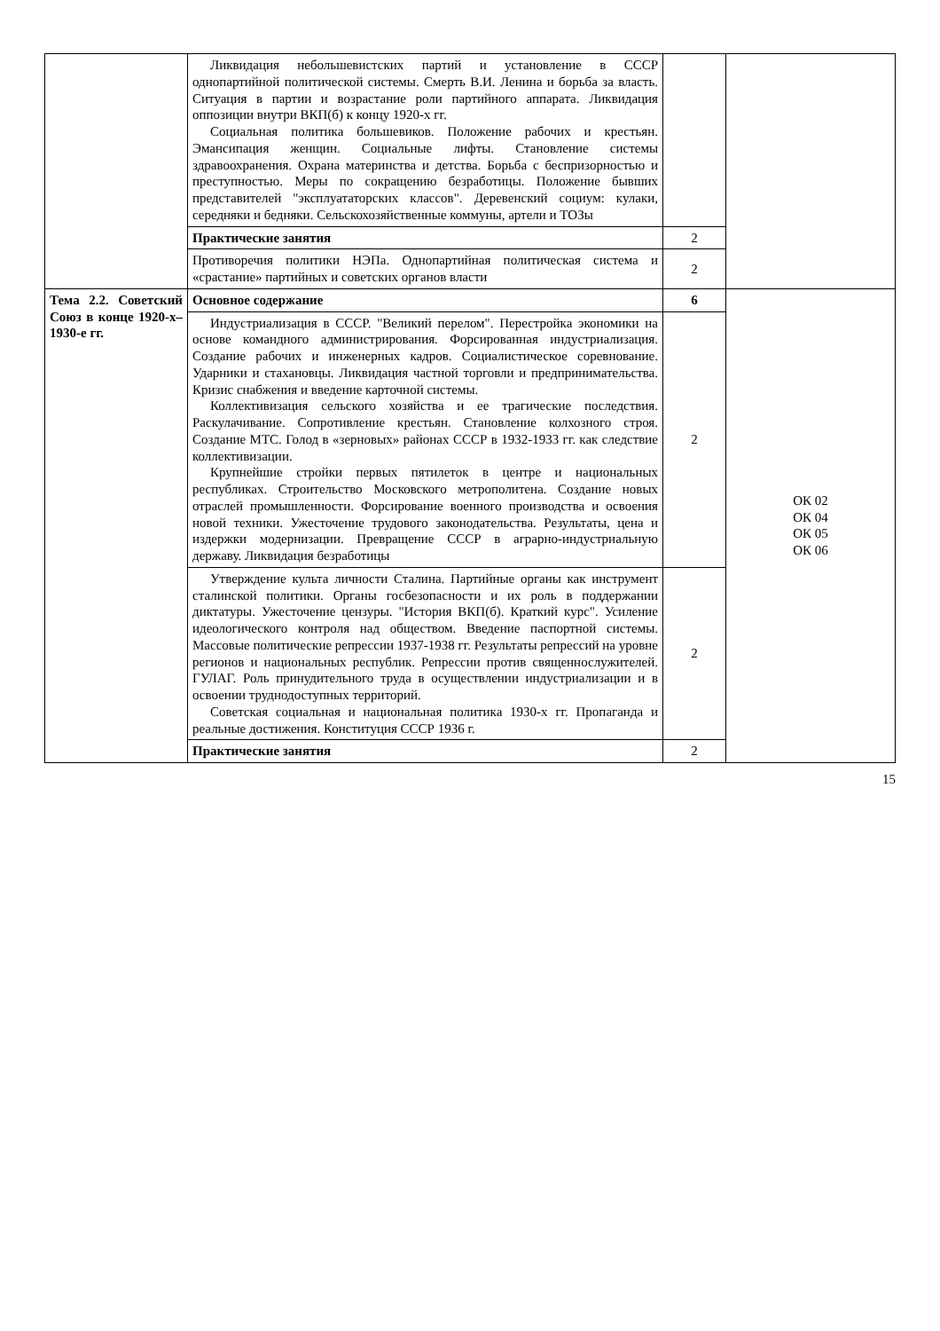| | Ликвидация небольшевистских партий и установление в СССР однопартийной политической системы. Смерть В.И. Ленина и борьба за власть. Ситуация в партии и возрастание роли партийного аппарата. Ликвидация оппозиции внутри ВКП(б) к концу 1920-х гг. Социальная политика большевиков. Положение рабочих и крестьян. Эмансипация женщин. Социальные лифты. Становление системы здравоохранения. Охрана материнства и детства. Борьба с беспризорностью и преступностью. Меры по сокращению безработицы. Положение бывших представителей "эксплуататорских классов". Деревенский социум: кулаки, середняки и бедняки. Сельскохозяйственные коммуны, артели и ТОЗы | | |
| | Практические занятия | 2 | |
| | Противоречия политики НЭПа. Однопартийная политическая система и «срастание» партийных и советских органов власти | 2 | |
| Тема 2.2. Советский Союз в конце 1920-х–1930-е гг. | Основное содержание | 6 | ОК 02 ОК 04 ОК 05 ОК 06 |
| | Индустриализация в СССР. "Великий перелом". Перестройка экономики на основе командного администрирования. Форсированная индустриализация. Создание рабочих и инженерных кадров. Социалистическое соревнование. Ударники и стахановцы. Ликвидация частной торговли и предпринимательства. Кризис снабжения и введение карточной системы. Коллективизация сельского хозяйства и ее трагические последствия. Раскулачивание. Сопротивление крестьян. Становление колхозного строя. Создание МТС. Голод в «зерновых» районах СССР в 1932-1933 гг. как следствие коллективизации. Крупнейшие стройки первых пятилеток в центре и национальных республиках. Строительство Московского метрополитена. Создание новых отраслей промышленности. Форсирование военного производства и освоения новой техники. Ужесточение трудового законодательства. Результаты, цена и издержки модернизации. Превращение СССР в аграрно-индустриальную державу. Ликвидация безработицы | 2 | |
| | Утверждение культа личности Сталина. Партийные органы как инструмент сталинской политики. Органы госбезопасности и их роль в поддержании диктатуры. Ужесточение цензуры. "История ВКП(б). Краткий курс". Усиление идеологического контроля над обществом. Введение паспортной системы. Массовые политические репрессии 1937-1938 гг. Результаты репрессий на уровне регионов и национальных республик. Репрессии против священнослужителей. ГУЛАГ. Роль принудительного труда в осуществлении индустриализации и в освоении труднодоступных территорий. Советская социальная и национальная политика 1930-х гг. Пропаганда и реальные достижения. Конституция СССР 1936 г. | 2 | |
| | Практические занятия | 2 | |
15